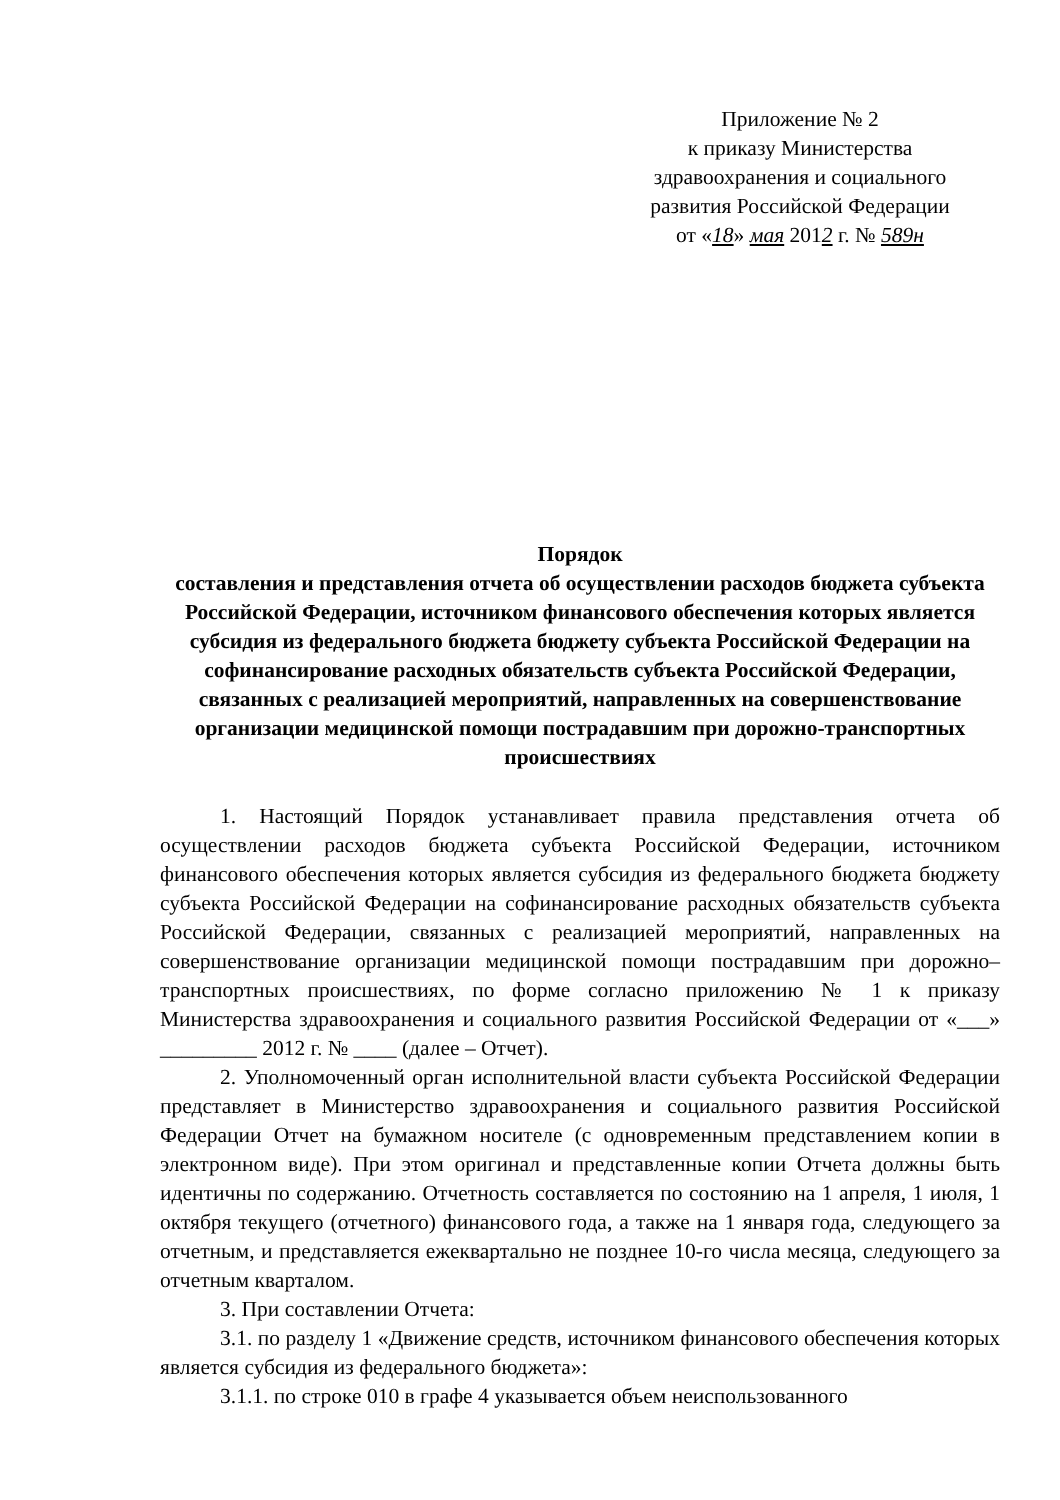Приложение № 2
к приказу Министерства
здравоохранения и социального
развития Российской Федерации
от «18» мая 2012 г. № 589н
Порядок
составления и представления отчета об осуществлении расходов бюджета субъекта Российской Федерации, источником финансового обеспечения которых является субсидия из федерального бюджета бюджету субъекта Российской Федерации на софинансирование расходных обязательств субъекта Российской Федерации, связанных с реализацией мероприятий, направленных на совершенствование организации медицинской помощи пострадавшим при дорожно-транспортных происшествиях
1. Настоящий Порядок устанавливает правила представления отчета об осуществлении расходов бюджета субъекта Российской Федерации, источником финансового обеспечения которых является субсидия из федерального бюджета бюджету субъекта Российской Федерации на софинансирование расходных обязательств субъекта Российской Федерации, связанных с реализацией мероприятий, направленных на совершенствование организации медицинской помощи пострадавшим при дорожно–транспортных происшествиях, по форме согласно приложению № 1 к приказу Министерства здравоохранения и социального развития Российской Федерации от «___» _________ 2012 г. № ____ (далее – Отчет).
2. Уполномоченный орган исполнительной власти субъекта Российской Федерации представляет в Министерство здравоохранения и социального развития Российской Федерации Отчет на бумажном носителе (с одновременным представлением копии в электронном виде). При этом оригинал и представленные копии Отчета должны быть идентичны по содержанию. Отчетность составляется по состоянию на 1 апреля, 1 июля, 1 октября текущего (отчетного) финансового года, а также на 1 января года, следующего за отчетным, и представляется ежеквартально не позднее 10-го числа месяца, следующего за отчетным кварталом.
3. При составлении Отчета:
3.1. по разделу 1 «Движение средств, источником финансового обеспечения которых является субсидия из федерального бюджета»:
3.1.1. по строке 010 в графе 4 указывается объем неиспользованного